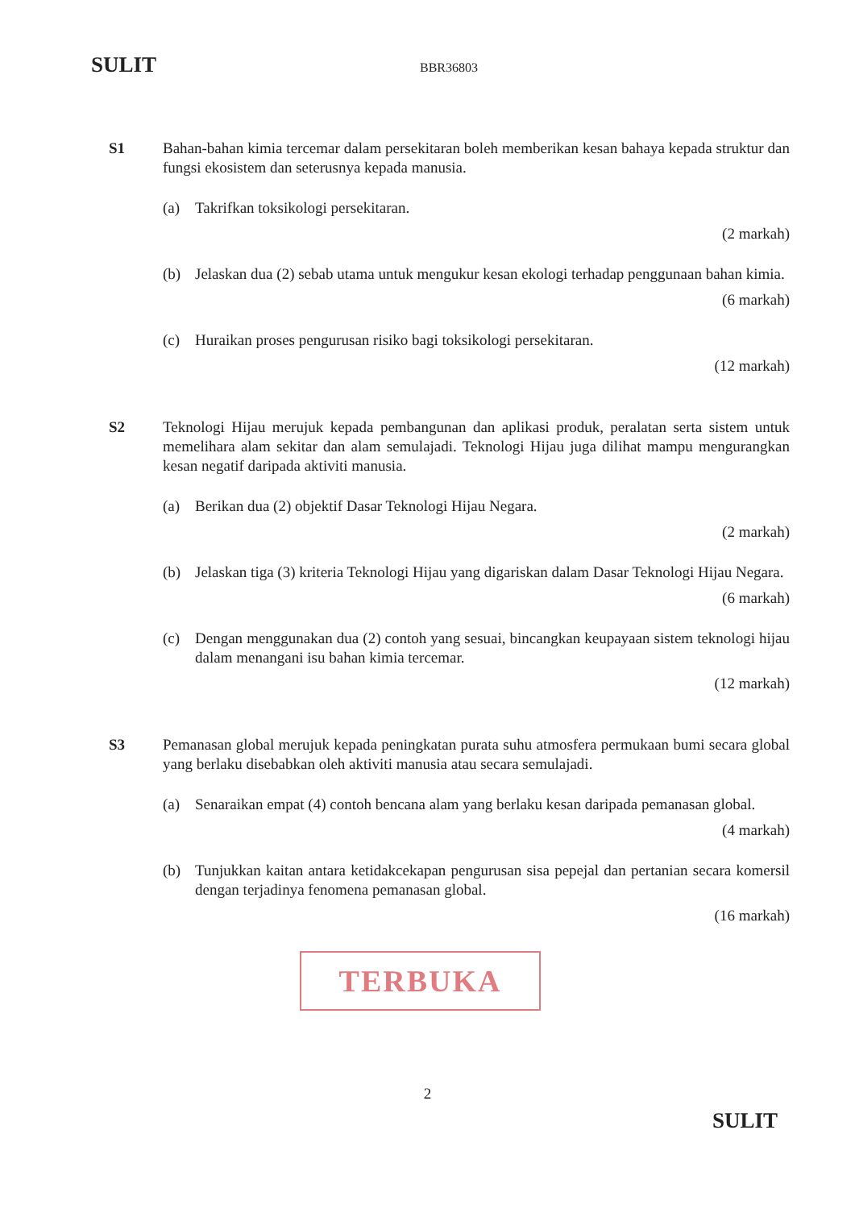SULIT BBR36803
S1 Bahan-bahan kimia tercemar dalam persekitaran boleh memberikan kesan bahaya kepada struktur dan fungsi ekosistem dan seterusnya kepada manusia.
(a) Takrifkan toksikologi persekitaran.
(2 markah)
(b) Jelaskan dua (2) sebab utama untuk mengukur kesan ekologi terhadap penggunaan bahan kimia.
(6 markah)
(c) Huraikan proses pengurusan risiko bagi toksikologi persekitaran.
(12 markah)
S2 Teknologi Hijau merujuk kepada pembangunan dan aplikasi produk, peralatan serta sistem untuk memelihara alam sekitar dan alam semulajadi. Teknologi Hijau juga dilihat mampu mengurangkan kesan negatif daripada aktiviti manusia.
(a) Berikan dua (2) objektif Dasar Teknologi Hijau Negara.
(2 markah)
(b) Jelaskan tiga (3) kriteria Teknologi Hijau yang digariskan dalam Dasar Teknologi Hijau Negara.
(6 markah)
(c) Dengan menggunakan dua (2) contoh yang sesuai, bincangkan keupayaan sistem teknologi hijau dalam menangani isu bahan kimia tercemar.
(12 markah)
S3 Pemanasan global merujuk kepada peningkatan purata suhu atmosfera permukaan bumi secara global yang berlaku disebabkan oleh aktiviti manusia atau secara semulajadi.
(a) Senaraikan empat (4) contoh bencana alam yang berlaku kesan daripada pemanasan global.
(4 markah)
(b) Tunjukkan kaitan antara ketidakcekapan pengurusan sisa pepejal dan pertanian secara komersil dengan terjadinya fenomena pemanasan global.
(16 markah)
TERBUKA
2
SULIT